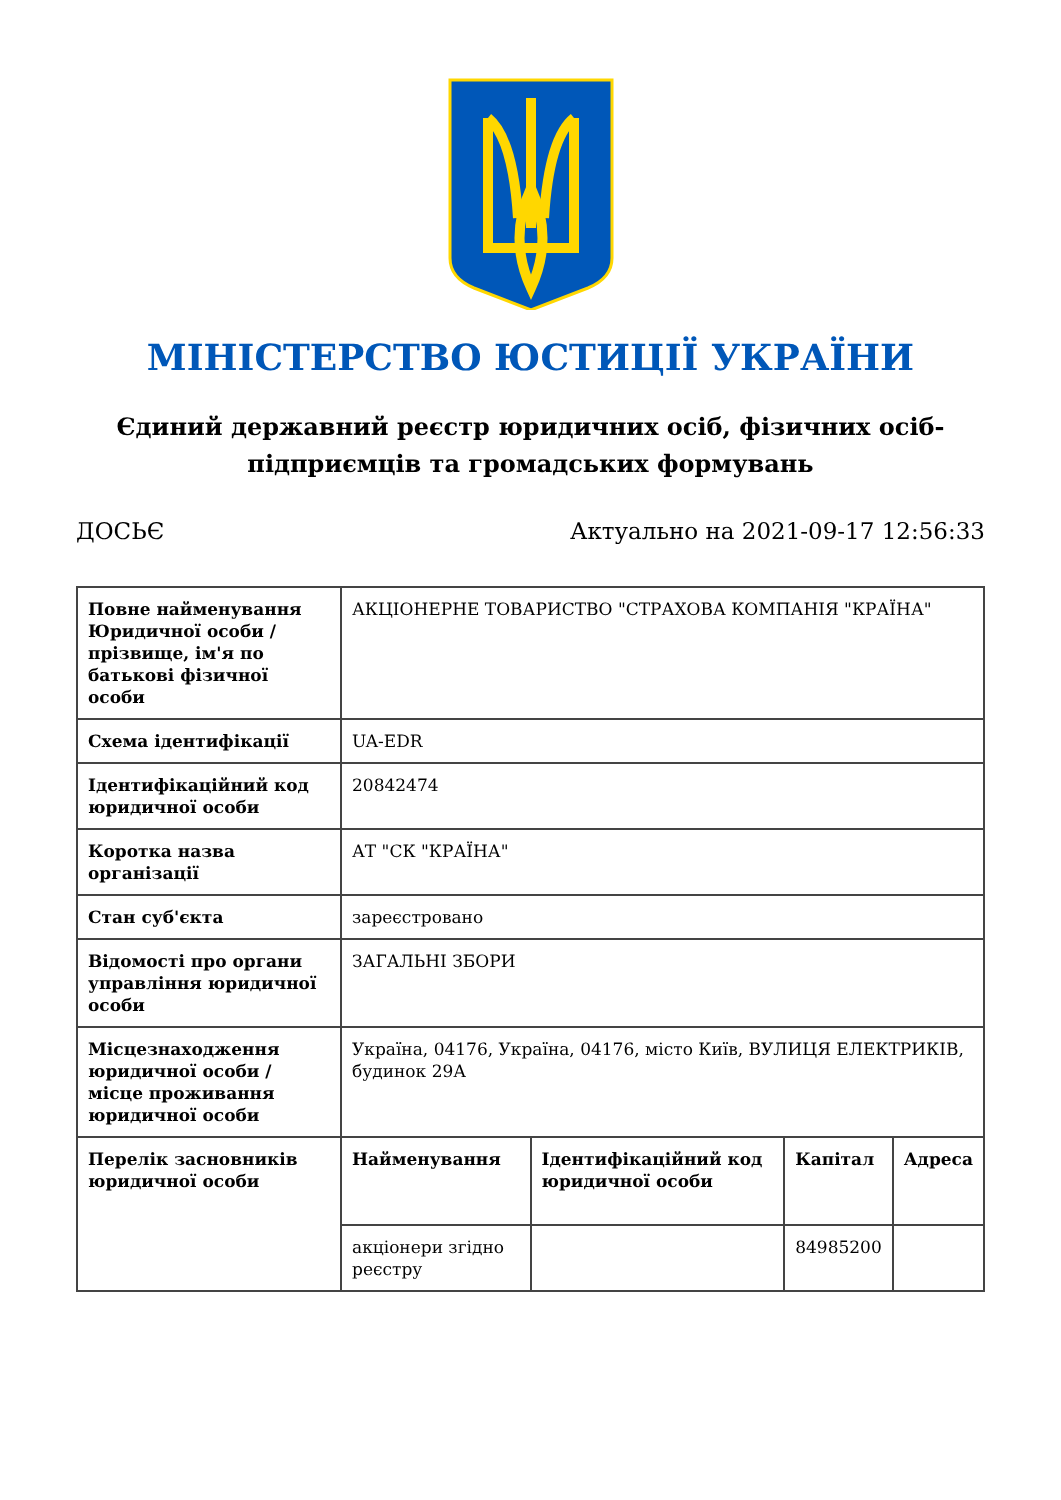МІНІСТЕРСТВО ЮСТИЦІЇ УКРАЇНИ
Єдиний державний реєстр юридичних осіб, фізичних осіб-підприємців та громадських формувань
ДОСЬЄ Актуально на 2021-09-17 12:56:33
| Повне найменування Юридичної особи / прізвище, ім'я по батькові фізичної особи | АКЦІОНЕРНЕ ТОВАРИСТВО "СТРАХОВА КОМПАНІЯ "КРАЇНА" | | | |
| Схема ідентифікації | UA-EDR | | | |
| Ідентифікаційний код юридичної особи | 20842474 | | | |
| Коротка назва організації | АТ "СК "КРАЇНА" | | | |
| Стан суб'єкта | зареєстровано | | | |
| Відомості про органи управління юридичної особи | ЗАГАЛЬНІ ЗБОРИ | | | |
| Місцезнаходження юридичної особи / місце проживання юридичної особи | Україна, 04176, Україна, 04176, місто Київ, ВУЛИЦЯ ЕЛЕКТРИКІВ, будинок 29А | | | |
| Перелік засновників юридичної особи | Найменування | Ідентифікаційний код юридичної особи | Капітал | Адреса |
| | акціонери згідно реєстру | | 84985200 | |